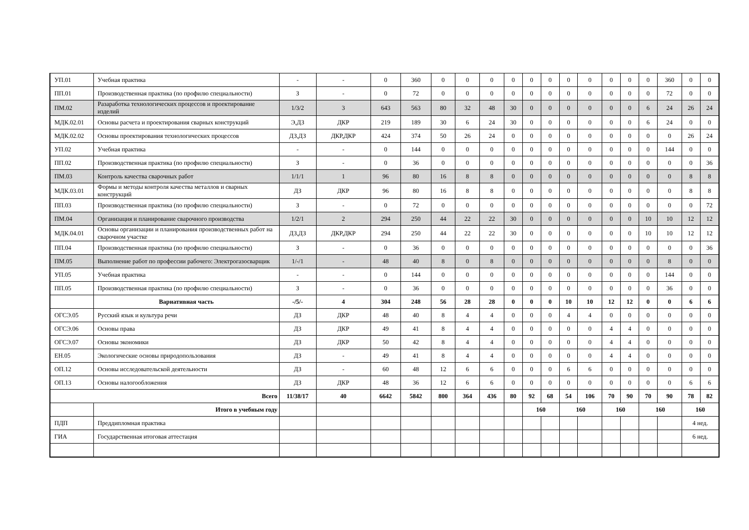| УП.01 | Учебная практика | - | - | 0 | 360 | 0 | 0 | 0 | 0 | 0 | 0 | 0 | 0 | 0 | 0 | 0 | 360 | 0 | 0 |
| ПП.01 | Производственная практика (по профилю специальности) | З | - | 0 | 72 | 0 | 0 | 0 | 0 | 0 | 0 | 0 | 0 | 0 | 0 | 0 | 72 | 0 | 0 |
| ПМ.02 | Разаработка технологических процессов и проектирование изделий | 1/3/2 | 3 | 643 | 563 | 80 | 32 | 48 | 30 | 0 | 0 | 0 | 0 | 0 | 0 | 6 | 24 | 26 | 24 |
| МДК.02.01 | Основы расчета и проектирования сварных конструкций | Э,ДЗ | ДКР | 219 | 189 | 30 | 6 | 24 | 30 | 0 | 0 | 0 | 0 | 0 | 0 | 6 | 24 | 0 | 0 |
| МДК.02.02 | Основы проектирования технологических процессов | ДЗ,ДЗ | ДКР,ДКР | 424 | 374 | 50 | 26 | 24 | 0 | 0 | 0 | 0 | 0 | 0 | 0 | 0 | 0 | 26 | 24 |
| УП.02 | Учебная практика | - | - | 0 | 144 | 0 | 0 | 0 | 0 | 0 | 0 | 0 | 0 | 0 | 0 | 0 | 144 | 0 | 0 |
| ПП.02 | Производственная практика (по профилю специальности) | З | - | 0 | 36 | 0 | 0 | 0 | 0 | 0 | 0 | 0 | 0 | 0 | 0 | 0 | 0 | 0 | 36 |
| ПМ.03 | Контроль качества сварочных работ | 1/1/1 | 1 | 96 | 80 | 16 | 8 | 8 | 0 | 0 | 0 | 0 | 0 | 0 | 0 | 0 | 0 | 8 | 8 |
| МДК.03.01 | Формы и методы контроля качества металлов и сварных конструкций | ДЗ | ДКР | 96 | 80 | 16 | 8 | 8 | 0 | 0 | 0 | 0 | 0 | 0 | 0 | 0 | 0 | 8 | 8 |
| ПП.03 | Производственная практика (по профилю специальности) | З | - | 0 | 72 | 0 | 0 | 0 | 0 | 0 | 0 | 0 | 0 | 0 | 0 | 0 | 0 | 0 | 72 |
| ПМ.04 | Организация и планирование сварочного производства | 1/2/1 | 2 | 294 | 250 | 44 | 22 | 22 | 30 | 0 | 0 | 0 | 0 | 0 | 0 | 10 | 10 | 12 | 12 |
| МДК.04.01 | Основы организации и планирования производственных работ на сварочном участке | ДЗ,ДЗ | ДКР,ДКР | 294 | 250 | 44 | 22 | 22 | 30 | 0 | 0 | 0 | 0 | 0 | 0 | 10 | 10 | 12 | 12 |
| ПП.04 | Производственная практика (по профилю специальности) | З | - | 0 | 36 | 0 | 0 | 0 | 0 | 0 | 0 | 0 | 0 | 0 | 0 | 0 | 0 | 0 | 36 |
| ПМ.05 | Выполнение работ по профессии рабочего: Электрогазосварщик | 1/-/1 | - | 48 | 40 | 8 | 0 | 8 | 0 | 0 | 0 | 0 | 0 | 0 | 0 | 0 | 8 | 0 | 0 |
| УП.05 | Учебная практика | - | - | 0 | 144 | 0 | 0 | 0 | 0 | 0 | 0 | 0 | 0 | 0 | 0 | 0 | 144 | 0 | 0 |
| ПП.05 | Производственная практика (по профилю специальности) | З | - | 0 | 36 | 0 | 0 | 0 | 0 | 0 | 0 | 0 | 0 | 0 | 0 | 0 | 36 | 0 | 0 |
| | Вариативная часть | -/5/- | 4 | 304 | 248 | 56 | 28 | 28 | 0 | 0 | 0 | 10 | 10 | 12 | 12 | 0 | 0 | 6 | 6 |
| ОГСЭ.05 | Русский язык и культура речи | ДЗ | ДКР | 48 | 40 | 8 | 4 | 4 | 0 | 0 | 0 | 4 | 4 | 0 | 0 | 0 | 0 | 0 | 0 |
| ОГСЭ.06 | Основы права | ДЗ | ДКР | 49 | 41 | 8 | 4 | 4 | 0 | 0 | 0 | 0 | 0 | 4 | 4 | 0 | 0 | 0 | 0 |
| ОГСЭ.07 | Основы экономики | ДЗ | ДКР | 50 | 42 | 8 | 4 | 4 | 0 | 0 | 0 | 0 | 0 | 4 | 4 | 0 | 0 | 0 | 0 |
| ЕН.05 | Экологические основы природопользования | ДЗ | - | 49 | 41 | 8 | 4 | 4 | 0 | 0 | 0 | 0 | 0 | 4 | 4 | 0 | 0 | 0 | 0 |
| ОП.12 | Основы исследовательской деятельности | ДЗ | - | 60 | 48 | 12 | 6 | 6 | 0 | 0 | 0 | 6 | 6 | 0 | 0 | 0 | 0 | 0 | 0 |
| ОП.13 | Основы налогообложения | ДЗ | ДКР | 48 | 36 | 12 | 6 | 6 | 0 | 0 | 0 | 0 | 0 | 0 | 0 | 0 | 0 | 6 | 6 |
| Всего | | 11/38/17 | 40 | 6642 | 5842 | 800 | 364 | 436 | 80 | 92 | 68 | 54 | 106 | 70 | 90 | 70 | 90 | 78 | 82 |
| | Итого в учебным году | | | | | | | | | 160 | | 160 | | 160 | | 160 | | 160 | |
| ПДП | Преддипломная практика | | | | | | | | | | | | | | | | | 4 нед. | |
| ГИА | Государственная итоговая аттестация | | | | | | | | | | | | | | | | | 6 нед. | |